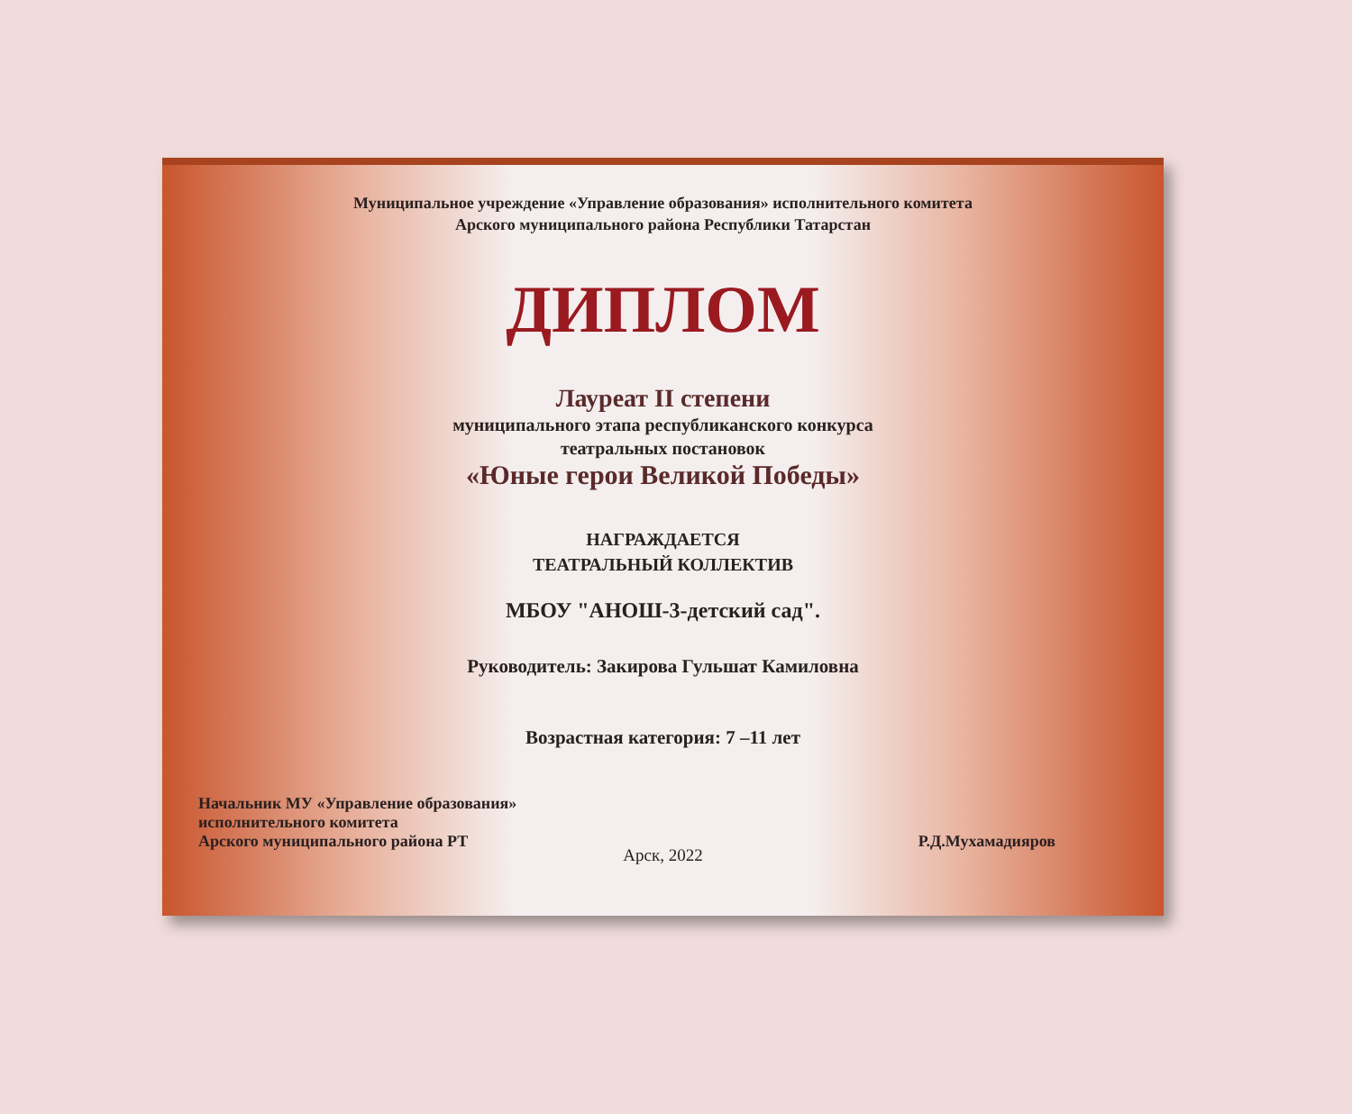Муниципальное учреждение «Управление образования» исполнительного комитета
Арского муниципального района Республики Татарстан
ДИПЛОМ
Лауреат II степени
муниципального этапа республиканского конкурса
театральных постановок
«Юные герои Великой Победы»
НАГРАЖДАЕТСЯ
ТЕАТРАЛЬНЫЙ КОЛЛЕКТИВ
МБОУ "АНОШ-3-детский сад".
Руководитель: Закирова Гульшат Камиловна
Возрастная категория: 7 –11 лет
Начальник МУ «Управление образования»
исполнительного комитета
Арского муниципального района РТ
Р.Д.Мухамадияров
Арск, 2022